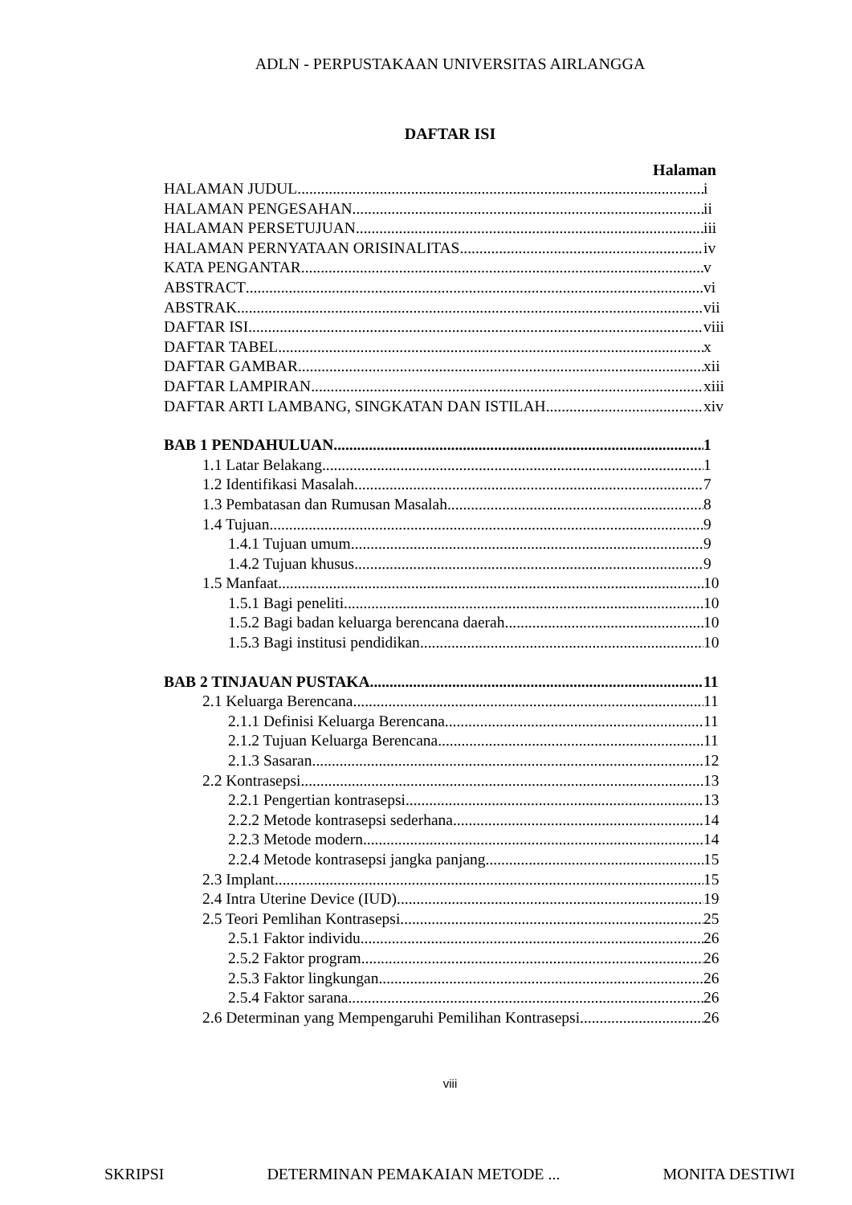ADLN - PERPUSTAKAAN UNIVERSITAS AIRLANGGA
DAFTAR ISI
Halaman
HALAMAN JUDUL i
HALAMAN PENGESAHAN ii
HALAMAN PERSETUJUAN iii
HALAMAN PERNYATAAN ORISINALITAS iv
KATA PENGANTAR v
ABSTRACT vi
ABSTRAK vii
DAFTAR ISI viii
DAFTAR TABEL x
DAFTAR GAMBAR xii
DAFTAR LAMPIRAN xiii
DAFTAR ARTI LAMBANG, SINGKATAN DAN ISTILAH xiv
BAB 1 PENDAHULUAN 1
1.1 Latar Belakang 1
1.2 Identifikasi Masalah 7
1.3 Pembatasan dan Rumusan Masalah 8
1.4 Tujuan 9
1.4.1 Tujuan umum 9
1.4.2 Tujuan khusus 9
1.5 Manfaat 10
1.5.1 Bagi peneliti 10
1.5.2 Bagi badan keluarga berencana daerah 10
1.5.3 Bagi institusi pendidikan 10
BAB 2 TINJAUAN PUSTAKA 11
2.1 Keluarga Berencana 11
2.1.1 Definisi Keluarga Berencana 11
2.1.2 Tujuan Keluarga Berencana 11
2.1.3 Sasaran 12
2.2 Kontrasepsi 13
2.2.1 Pengertian kontrasepsi 13
2.2.2 Metode kontrasepsi sederhana 14
2.2.3 Metode modern 14
2.2.4 Metode kontrasepsi jangka panjang 15
2.3 Implant 15
2.4 Intra Uterine Device (IUD) 19
2.5 Teori Pemlihan Kontrasepsi 25
2.5.1 Faktor individu 26
2.5.2 Faktor program 26
2.5.3 Faktor lingkungan 26
2.5.4 Faktor sarana 26
2.6 Determinan yang Mempengaruhi Pemilihan Kontrasepsi 26
viii
SKRIPSI DETERMINAN PEMAKAIAN METODE ... MONITA DESTIWI